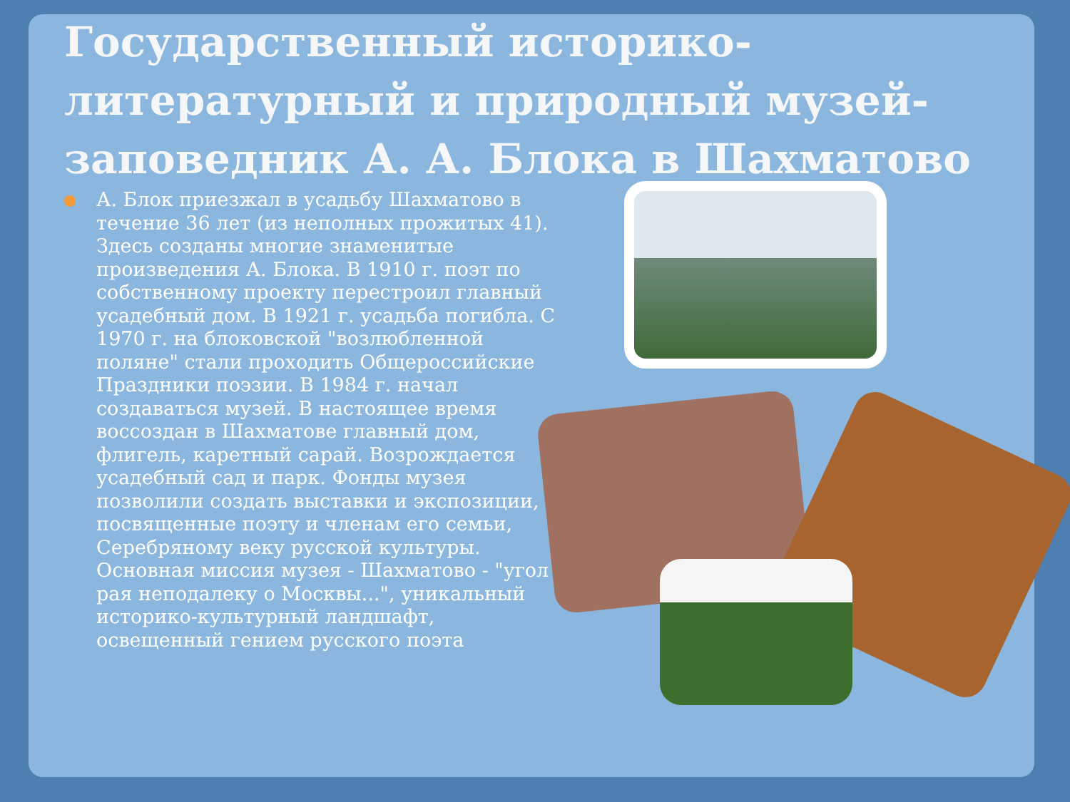Государственный историко-литературный и природный музей-заповедник А. А. Блока в Шахматово
А. Блок приезжал в усадьбу Шахматово в течение 36 лет (из неполных прожитых 41). Здесь созданы многие знаменитые произведения А. Блока. В 1910 г. поэт по собственному проекту перестроил главный усадебный дом. В 1921 г. усадьба погибла. С 1970 г. на блоковской "возлюбленной поляне" стали проходить Общероссийские Праздники поэзии. В 1984 г. начал создаваться музей. В настоящее время воссоздан в Шахматове главный дом, флигель, каретный сарай. Возрождается усадебный сад и парк. Фонды музея позволили создать выставки и экспозиции, посвященные поэту и членам его семьи, Серебряному веку русской культуры. Основная миссия музея - Шахматово - "угол рая неподалеку о Москвы...", уникальный историко-культурный ландшафт, освещенный гением русского поэта